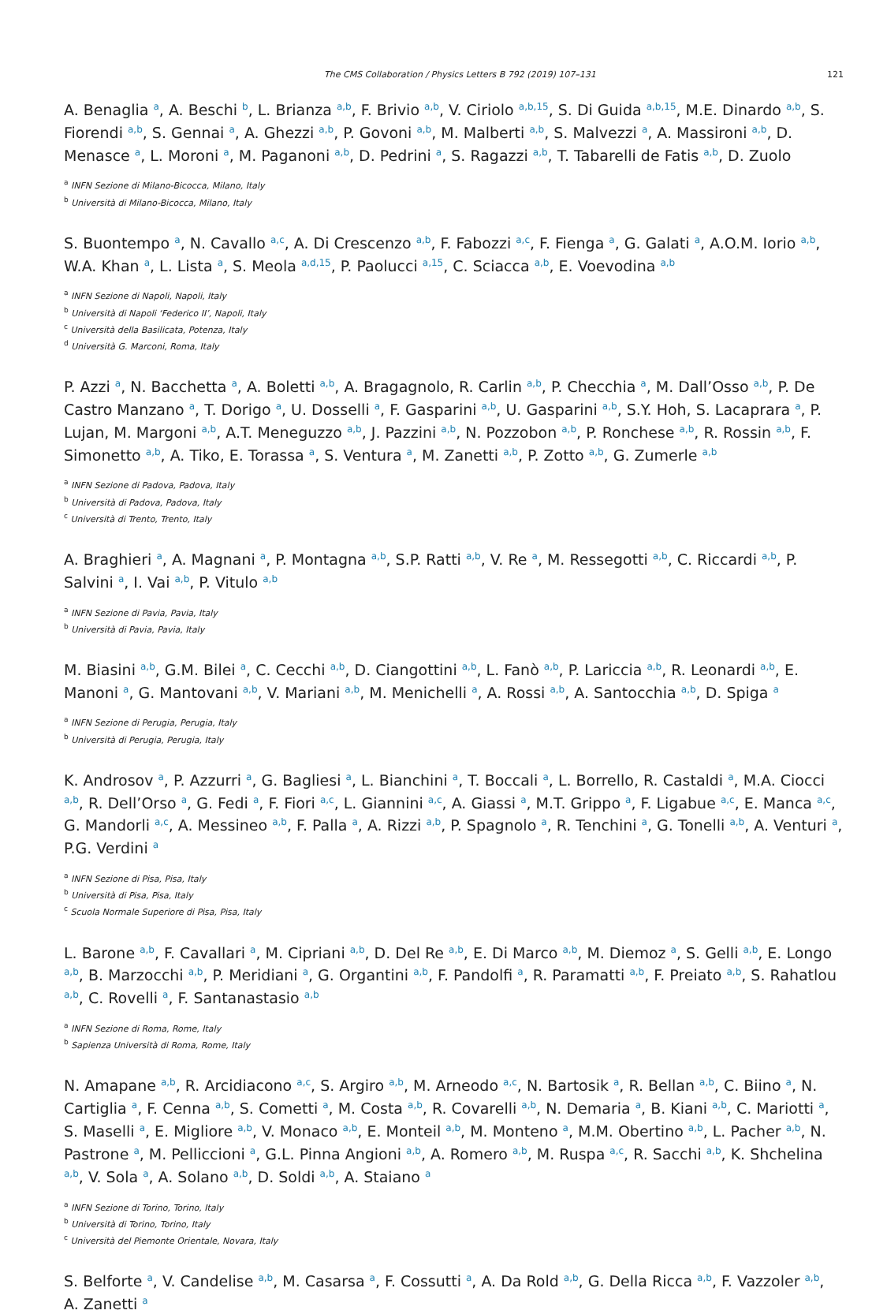The CMS Collaboration / Physics Letters B 792 (2019) 107–131 121
A. Benaglia <sup>a</sup>, A. Beschi <sup>b</sup>, L. Brianza <sup>a,b</sup>, F. Brivio <sup>a,b</sup>, V. Ciriolo <sup>a,b,15</sup>, S. Di Guida <sup>a,b,15</sup>, M.E. Dinardo <sup>a,b</sup>, S. Fiorendi <sup>a,b</sup>, S. Gennai <sup>a</sup>, A. Ghezzi <sup>a,b</sup>, P. Govoni <sup>a,b</sup>, M. Malberti <sup>a,b</sup>, S. Malvezzi <sup>a</sup>, A. Massironi <sup>a,b</sup>, D. Menasce <sup>a</sup>, L. Moroni <sup>a</sup>, M. Paganoni <sup>a,b</sup>, D. Pedrini <sup>a</sup>, S. Ragazzi <sup>a,b</sup>, T. Tabarelli de Fatis <sup>a,b</sup>, D. Zuolo
<sup>a</sup> INFN Sezione di Milano-Bicocca, Milano, Italy
<sup>b</sup> Università di Milano-Bicocca, Milano, Italy
S. Buontempo <sup>a</sup>, N. Cavallo <sup>a,c</sup>, A. Di Crescenzo <sup>a,b</sup>, F. Fabozzi <sup>a,c</sup>, F. Fienga <sup>a</sup>, G. Galati <sup>a</sup>, A.O.M. Iorio <sup>a,b</sup>, W.A. Khan <sup>a</sup>, L. Lista <sup>a</sup>, S. Meola <sup>a,d,15</sup>, P. Paolucci <sup>a,15</sup>, C. Sciacca <sup>a,b</sup>, E. Voevodina <sup>a,b</sup>
<sup>a</sup> INFN Sezione di Napoli, Napoli, Italy
<sup>b</sup> Università di Napoli ‘Federico II’, Napoli, Italy
<sup>c</sup> Università della Basilicata, Potenza, Italy
<sup>d</sup> Università G. Marconi, Roma, Italy
P. Azzi <sup>a</sup>, N. Bacchetta <sup>a</sup>, A. Boletti <sup>a,b</sup>, A. Bragagnolo, R. Carlin <sup>a,b</sup>, P. Checchia <sup>a</sup>, M. Dall’Osso <sup>a,b</sup>, P. De Castro Manzano <sup>a</sup>, T. Dorigo <sup>a</sup>, U. Dosselli <sup>a</sup>, F. Gasparini <sup>a,b</sup>, U. Gasparini <sup>a,b</sup>, S.Y. Hoh, S. Lacaprara <sup>a</sup>, P. Lujan, M. Margoni <sup>a,b</sup>, A.T. Meneguzzo <sup>a,b</sup>, J. Pazzini <sup>a,b</sup>, N. Pozzobon <sup>a,b</sup>, P. Ronchese <sup>a,b</sup>, R. Rossin <sup>a,b</sup>, F. Simonetto <sup>a,b</sup>, A. Tiko, E. Torassa <sup>a</sup>, S. Ventura <sup>a</sup>, M. Zanetti <sup>a,b</sup>, P. Zotto <sup>a,b</sup>, G. Zumerle <sup>a,b</sup>
<sup>a</sup> INFN Sezione di Padova, Padova, Italy
<sup>b</sup> Università di Padova, Padova, Italy
<sup>c</sup> Università di Trento, Trento, Italy
A. Braghieri <sup>a</sup>, A. Magnani <sup>a</sup>, P. Montagna <sup>a,b</sup>, S.P. Ratti <sup>a,b</sup>, V. Re <sup>a</sup>, M. Ressegotti <sup>a,b</sup>, C. Riccardi <sup>a,b</sup>, P. Salvini <sup>a</sup>, I. Vai <sup>a,b</sup>, P. Vitulo <sup>a,b</sup>
<sup>a</sup> INFN Sezione di Pavia, Pavia, Italy
<sup>b</sup> Università di Pavia, Pavia, Italy
M. Biasini <sup>a,b</sup>, G.M. Bilei <sup>a</sup>, C. Cecchi <sup>a,b</sup>, D. Ciangottini <sup>a,b</sup>, L. Fanò <sup>a,b</sup>, P. Lariccia <sup>a,b</sup>, R. Leonardi <sup>a,b</sup>, E. Manoni <sup>a</sup>, G. Mantovani <sup>a,b</sup>, V. Mariani <sup>a,b</sup>, M. Menichelli <sup>a</sup>, A. Rossi <sup>a,b</sup>, A. Santocchia <sup>a,b</sup>, D. Spiga <sup>a</sup>
<sup>a</sup> INFN Sezione di Perugia, Perugia, Italy
<sup>b</sup> Università di Perugia, Perugia, Italy
K. Androsov <sup>a</sup>, P. Azzurri <sup>a</sup>, G. Bagliesi <sup>a</sup>, L. Bianchini <sup>a</sup>, T. Boccali <sup>a</sup>, L. Borrello, R. Castaldi <sup>a</sup>, M.A. Ciocci <sup>a,b</sup>, R. Dell’Orso <sup>a</sup>, G. Fedi <sup>a</sup>, F. Fiori <sup>a,c</sup>, L. Giannini <sup>a,c</sup>, A. Giassi <sup>a</sup>, M.T. Grippo <sup>a</sup>, F. Ligabue <sup>a,c</sup>, E. Manca <sup>a,c</sup>, G. Mandorli <sup>a,c</sup>, A. Messineo <sup>a,b</sup>, F. Palla <sup>a</sup>, A. Rizzi <sup>a,b</sup>, P. Spagnolo <sup>a</sup>, R. Tenchini <sup>a</sup>, G. Tonelli <sup>a,b</sup>, A. Venturi <sup>a</sup>, P.G. Verdini <sup>a</sup>
<sup>a</sup> INFN Sezione di Pisa, Pisa, Italy
<sup>b</sup> Università di Pisa, Pisa, Italy
<sup>c</sup> Scuola Normale Superiore di Pisa, Pisa, Italy
L. Barone <sup>a,b</sup>, F. Cavallari <sup>a</sup>, M. Cipriani <sup>a,b</sup>, D. Del Re <sup>a,b</sup>, E. Di Marco <sup>a,b</sup>, M. Diemoz <sup>a</sup>, S. Gelli <sup>a,b</sup>, E. Longo <sup>a,b</sup>, B. Marzocchi <sup>a,b</sup>, P. Meridiani <sup>a</sup>, G. Organtini <sup>a,b</sup>, F. Pandolfi <sup>a</sup>, R. Paramatti <sup>a,b</sup>, F. Preiato <sup>a,b</sup>, S. Rahatlou <sup>a,b</sup>, C. Rovelli <sup>a</sup>, F. Santanastasio <sup>a,b</sup>
<sup>a</sup> INFN Sezione di Roma, Rome, Italy
<sup>b</sup> Sapienza Università di Roma, Rome, Italy
N. Amapane <sup>a,b</sup>, R. Arcidiacono <sup>a,c</sup>, S. Argiro <sup>a,b</sup>, M. Arneodo <sup>a,c</sup>, N. Bartosik <sup>a</sup>, R. Bellan <sup>a,b</sup>, C. Biino <sup>a</sup>, N. Cartiglia <sup>a</sup>, F. Cenna <sup>a,b</sup>, S. Cometti <sup>a</sup>, M. Costa <sup>a,b</sup>, R. Covarelli <sup>a,b</sup>, N. Demaria <sup>a</sup>, B. Kiani <sup>a,b</sup>, C. Mariotti <sup>a</sup>, S. Maselli <sup>a</sup>, E. Migliore <sup>a,b</sup>, V. Monaco <sup>a,b</sup>, E. Monteil <sup>a,b</sup>, M. Monteno <sup>a</sup>, M.M. Obertino <sup>a,b</sup>, L. Pacher <sup>a,b</sup>, N. Pastrone <sup>a</sup>, M. Pelliccioni <sup>a</sup>, G.L. Pinna Angioni <sup>a,b</sup>, A. Romero <sup>a,b</sup>, M. Ruspa <sup>a,c</sup>, R. Sacchi <sup>a,b</sup>, K. Shchelina <sup>a,b</sup>, V. Sola <sup>a</sup>, A. Solano <sup>a,b</sup>, D. Soldi <sup>a,b</sup>, A. Staiano <sup>a</sup>
<sup>a</sup> INFN Sezione di Torino, Torino, Italy
<sup>b</sup> Università di Torino, Torino, Italy
<sup>c</sup> Università del Piemonte Orientale, Novara, Italy
S. Belforte <sup>a</sup>, V. Candelise <sup>a,b</sup>, M. Casarsa <sup>a</sup>, F. Cossutti <sup>a</sup>, A. Da Rold <sup>a,b</sup>, G. Della Ricca <sup>a,b</sup>, F. Vazzoler <sup>a,b</sup>, A. Zanetti <sup>a</sup>